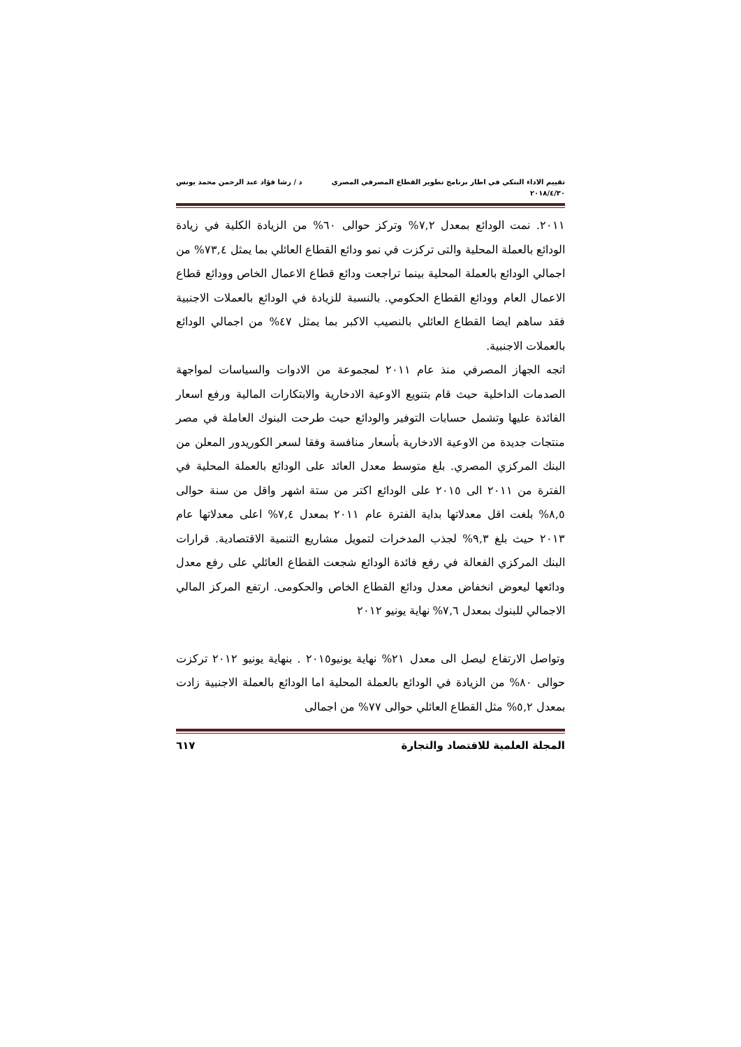تقييم الاداء البنكي في اطار برنامج تطوير القطاع المصرفي المصري
٢٠١٨/٤/٣٠
د / رشا فؤاد عبد الرحمن محمد يونس
٢٠١١. نمت الودائع بمعدل ٧,٢% وتركز حوالى ٦٠% من الزيادة الكلية في زيادة الودائع بالعملة المحلية والتى تركزت في نمو ودائع القطاع العائلي بما يمثل ٧٣,٤% من اجمالي الودائع بالعملة المحلية بينما تراجعت ودائع قطاع الاعمال الخاص وودائع قطاع الاعمال العام وودائع القطاع الحكومي. بالنسبة للزيادة في الودائع بالعملات الاجنبية فقد ساهم ايضا القطاع العائلي بالنصيب الاكبر بما يمثل ٤٧% من اجمالي الودائع بالعملات الاجنبية.
اتجه الجهاز المصرفي منذ عام ٢٠١١ لمجموعة من الادوات والسياسات لمواجهة الصدمات الداخلية حيث قام بتنويع الاوعية الادخارية والابتكارات المالية ورفع اسعار الفائدة عليها وتشمل حسابات التوفير والودائع حيث طرحت البنوك العاملة في مصر منتجات جديدة من الاوعية الادخارية بأسعار منافسة وفقا لسعر الكوريدور المعلن من البنك المركزي المصري. بلغ متوسط معدل العائد على الودائع بالعملة المحلية في الفترة من ٢٠١١ الى ٢٠١٥ على الودائع اكتر من ستة اشهر واقل من سنة حوالى ٨,٥% بلغت اقل معدلاتها بداية الفترة عام ٢٠١١ بمعدل ٧,٤% اعلى معدلاتها عام ٢٠١٣ حيث بلغ ٩,٣% لجذب المدخرات لتمويل مشاريع التنمية الاقتصادية. قرارات البنك المركزي الفعالة في رفع فائدة الودائع شجعت القطاع العائلي على رفع معدل ودائعها ليعوض انخفاض معدل ودائع القطاع الخاص والحكومى. ارتفع المركز المالي الاجمالي للبنوك بمعدل ٧,٦% نهاية يونيو ٢٠١٢
وتواصل الارتفاع ليصل الى معدل ٢١% نهاية يونيو٢٠١٥ . بنهاية يونيو ٢٠١٢ تركزت حوالى ٨٠% من الزيادة في الودائع بالعملة المحلية اما الودائع بالعملة الاجنبية زادت بمعدل ٥,٢% مثل القطاع العائلي حوالى ٧٧% من اجمالى
المجلة العلمية للاقتصاد والتجارة
٦١٧